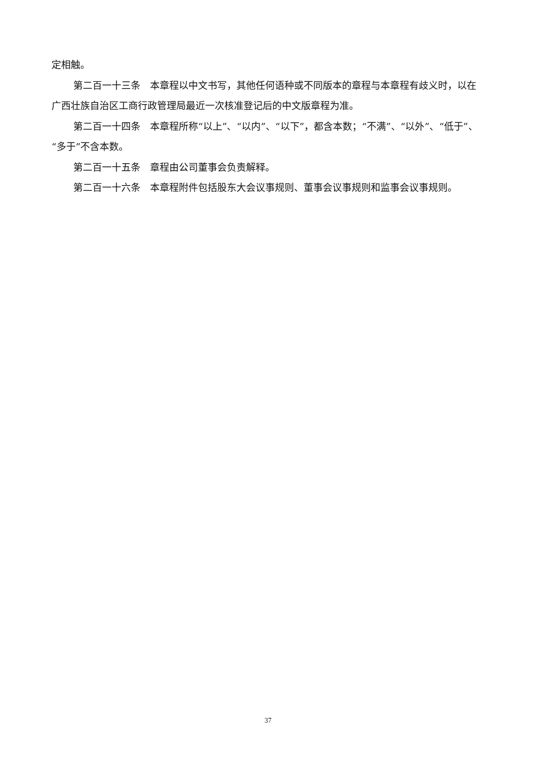定相触。
第二百一十三条　本章程以中文书写，其他任何语种或不同版本的章程与本章程有歧义时，以在广西壮族自治区工商行政管理局最近一次核准登记后的中文版章程为准。
第二百一十四条　本章程所称“以上”、“以内”、“以下”，都含本数；“不满”、“以外”、“低于”、“多于”不含本数。
第二百一十五条　章程由公司董事会负责解释。
第二百一十六条　本章程附件包括股东大会议事规则、董事会议事规则和监事会议事规则。
37